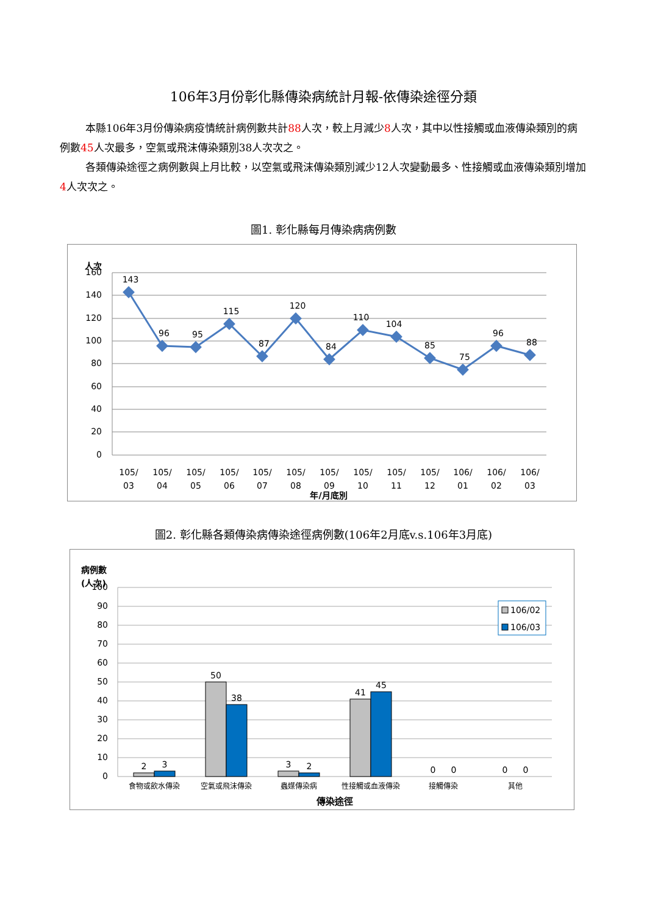106年3月份彰化縣傳染病統計月報-依傳染途徑分類
本縣106年3月份傳染病疫情統計病例數共計88人次，較上月減少8人次，其中以性接觸或血液傳染類別的病例數45人次最多，空氣或飛沫傳染類別38人次次之。
各類傳染途徑之病例數與上月比較，以空氣或飛沫傳染類別減少12人次變動最多、性接觸或血液傳染類別增加4人次次之。
圖1. 彰化縣每月傳染病病例數
人次
160
140
120
100
80
60
40
20
0
143
96
95
115
87
120
84
110
104
85
75
96
88
105/
03
105/
04
105/
05
105/
06
105/
07
105/
08
105/
09
105/
10
105/
11
105/
12
106/
01
106/
02
106/
03
年/月底別
圖2. 彰化縣各類傳染病傳染途徑病例數(106年2月底v.s.106年3月底)
病例數
(人次)
100
90
80
70
60
50
40
30
20
10
0
2
3
50
38
3
2
41
45
0
0
0
0
食物或飲水傳染
空氣或飛沫傳染
蟲媒傳染病
性接觸或血液傳染
接觸傳染
其他
傳染途徑
106/02
106/03